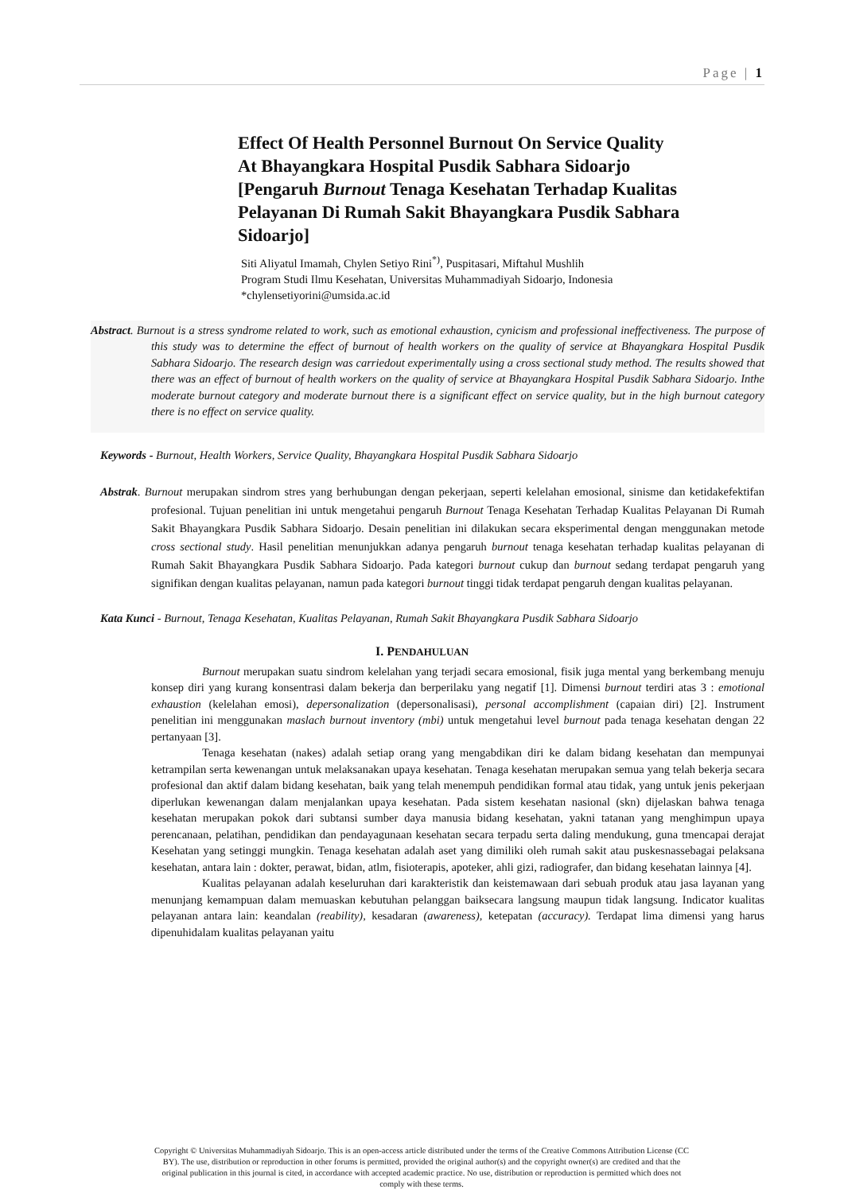Page | 1
Effect Of Health Personnel Burnout On Service Quality At Bhayangkara Hospital Pusdik Sabhara Sidoarjo
[Pengaruh Burnout Tenaga Kesehatan Terhadap Kualitas Pelayanan Di Rumah Sakit Bhayangkara Pusdik Sabhara Sidoarjo]
Siti Aliyatul Imamah, Chylen Setiyo Rini<sup>*)</sup>, Puspitasari, Miftahul Mushlih
Program Studi Ilmu Kesehatan, Universitas Muhammadiyah Sidoarjo, Indonesia
*chylensetiyorini@umsida.ac.id
Abstract. Burnout is a stress syndrome related to work, such as emotional exhaustion, cynicism and professional ineffectiveness. The purpose of this study was to determine the effect of burnout of health workers on the quality of service at Bhayangkara Hospital Pusdik Sabhara Sidoarjo. The research design was carriedout experimentally using a cross sectional study method. The results showed that there was an effect of burnout of health workers on the quality of service at Bhayangkara Hospital Pusdik Sabhara Sidoarjo. Inthe moderate burnout category and moderate burnout there is a significant effect on service quality, but in the high burnout category there is no effect on service quality.
Keywords - Burnout, Health Workers, Service Quality, Bhayangkara Hospital Pusdik Sabhara Sidoarjo
Abstrak. Burnout merupakan sindrom stres yang berhubungan dengan pekerjaan, seperti kelelahan emosional, sinisme dan ketidakefektifan profesional. Tujuan penelitian ini untuk mengetahui pengaruh Burnout Tenaga Kesehatan Terhadap Kualitas Pelayanan Di Rumah Sakit Bhayangkara Pusdik Sabhara Sidoarjo. Desain penelitian ini dilakukan secara eksperimental dengan menggunakan metode cross sectional study. Hasil penelitian menunjukkan adanya pengaruh burnout tenaga kesehatan terhadap kualitas pelayanan di Rumah Sakit Bhayangkara Pusdik Sabhara Sidoarjo. Pada kategori burnout cukup dan burnout sedang terdapat pengaruh yang signifikan dengan kualitas pelayanan, namun pada kategori burnout tinggi tidak terdapat pengaruh dengan kualitas pelayanan.
Kata Kunci - Burnout, Tenaga Kesehatan, Kualitas Pelayanan, Rumah Sakit Bhayangkara Pusdik Sabhara Sidoarjo
I. PENDAHULUAN
Burnout merupakan suatu sindrom kelelahan yang terjadi secara emosional, fisik juga mental yang berkembang menuju konsep diri yang kurang konsentrasi dalam bekerja dan berperilaku yang negatif [1]. Dimensi burnout terdiri atas 3 : emotional exhaustion (kelelahan emosi), depersonalization (depersonalisasi), personal accomplishment (capaian diri) [2]. Instrument penelitian ini menggunakan maslach burnout inventory (mbi) untuk mengetahui level burnout pada tenaga kesehatan dengan 22 pertanyaan [3].
Tenaga kesehatan (nakes) adalah setiap orang yang mengabdikan diri ke dalam bidang kesehatan dan mempunyai ketrampilan serta kewenangan untuk melaksanakan upaya kesehatan. Tenaga kesehatan merupakan semua yang telah bekerja secara profesional dan aktif dalam bidang kesehatan, baik yang telah menempuh pendidikan formal atau tidak, yang untuk jenis pekerjaan diperlukan kewenangan dalam menjalankan upaya kesehatan. Pada sistem kesehatan nasional (skn) dijelaskan bahwa tenaga kesehatan merupakan pokok dari subtansi sumber daya manusia bidang kesehatan, yakni tatanan yang menghimpun upaya perencanaan, pelatihan, pendidikan dan pendayagunaan kesehatan secara terpadu serta daling mendukung, guna tmencapai derajat Kesehatan yang setinggi mungkin. Tenaga kesehatan adalah aset yang dimiliki oleh rumah sakit atau puskesnassebagai pelaksana kesehatan, antara lain : dokter, perawat, bidan, atlm, fisioterapis, apoteker, ahli gizi, radiografer, dan bidang kesehatan lainnya [4].
Kualitas pelayanan adalah keseluruhan dari karakteristik dan keistemawaan dari sebuah produk atau jasa layanan yang menunjang kemampuan dalam memuaskan kebutuhan pelanggan baiksecara langsung maupun tidak langsung. Indicator kualitas pelayanan antara lain: keandalan (reability), kesadaran (awareness), ketepatan (accuracy). Terdapat lima dimensi yang harus dipenuhidalam kualitas pelayanan yaitu
Copyright © Universitas Muhammadiyah Sidoarjo. This is an open-access article distributed under the terms of the Creative Commons Attribution License (CC BY). The use, distribution or reproduction in other forums is permitted, provided the original author(s) and the copyright owner(s) are credited and that the original publication in this journal is cited, in accordance with accepted academic practice. No use, distribution or reproduction is permitted which does not comply with these terms.